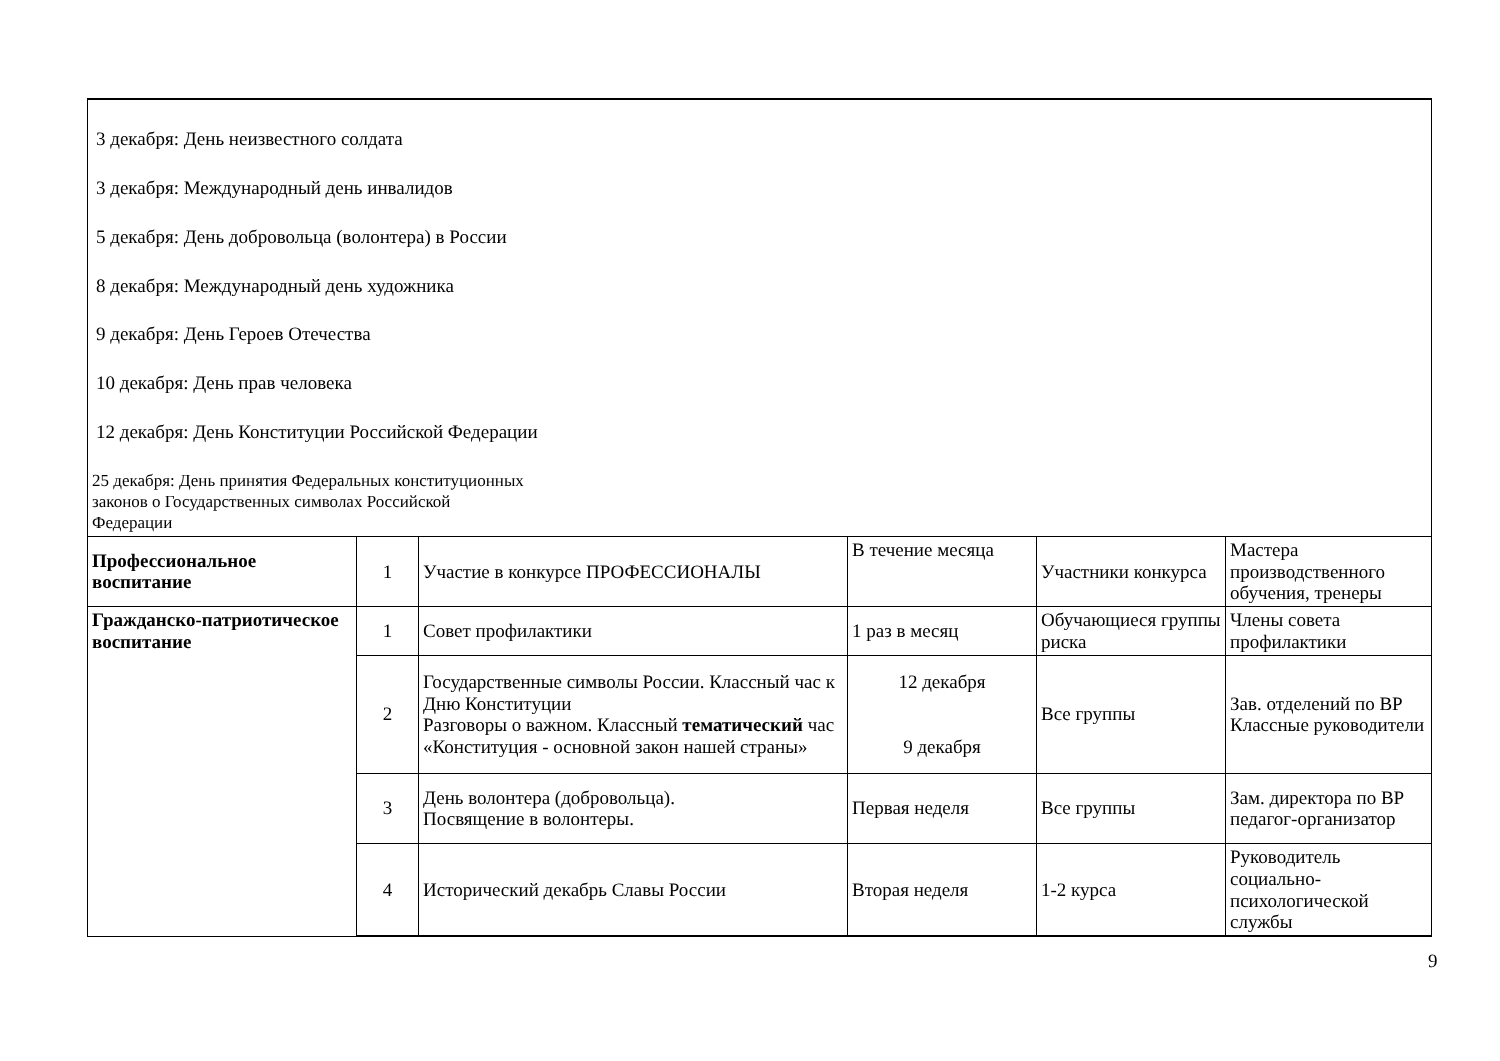| 3 декабря: День неизвестного солдата 3 декабря: Международный день инвалидов 5 декабря: День добровольца (волонтера) в России 8 декабря: Международный день художника 9 декабря: День Героев Отечества 10 декабря: День прав человека 12 декабря: День Конституции Российской Федерации 25 декабря: День принятия Федеральных конституционных законов о Государственных символах Российской Федерации | | | | | |
| Профессиональное воспитание | 1 | Участие в конкурсе ПРОФЕССИОНАЛЫ | В течение месяца | Участники конкурса | Мастера производственного обучения, тренеры |
| Гражданско-патриотическое воспитание | 1 | Совет профилактики | 1 раз в месяц | Обучающиеся группы риска | Члены совета профилактики |
| | 2 | Государственные символы России. Классный час к Дню Конституции Разговоры о важном. Классный тематический час «Конституция - основной закон нашей страны» | 12 декабря 9 декабря | Все группы | Зав. отделений по ВР Классные руководители |
| | 3 | День волонтера (добровольца). Посвящение в волонтеры. | Первая неделя | Все группы | Зам. директора по ВР педагог-организатор |
| | 4 | Исторический декабрь Славы России | Вторая неделя | 1-2 курса | Руководитель социально-психологической службы |
9